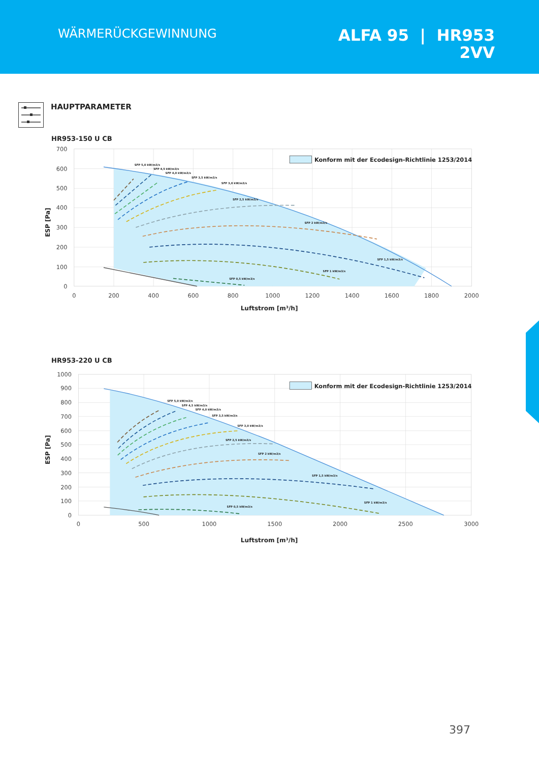WÄRMERÜCKGEWINNUNG
ALFA 95 | HR953
2VV
HAUPTPARAMETER
HR953-150 U CB
SFP 5,0 kW/m3/s
SFP 4,5 kW/m3/s
SFP 4,0 kW/m3/s
SFP 3,5 kW/m3/s
SFP 3,0 kW/m3/s
SFP 2,5 kW/m3/s
SFP 2 kW/m3/s
SFP 1,5 kW/m3/s
SFP 1 kW/m3/s
SFP 0,5 kW/m3/s
Konform mit der Ecodesign-Richtlinie 1253/2014
700
600
500
400
300
200
100
0
0
200
400
600
800
1000
1200
1400
1600
1800
2000
Luftstrom [m³/h]
ESP [Pa]
HR953-220 U CB
SFP 5,0 kW/m3/s
SFP 4,5 kW/m3/s
SFP 4,0 kW/m3/s
SFP 3,5 kW/m3/s
SFP 3,0 kW/m3/s
SFP 2,5 kW/m3/s
SFP 2 kW/m3/s
SFP 1,5 kW/m3/s
SFP 1 kW/m3/s
SFP 0,5 kW/m3/s
Konform mit der Ecodesign-Richtlinie 1253/2014
1000
900
800
700
600
500
400
300
200
100
0
0
500
1000
1500
2000
2500
3000
Luftstrom [m³/h]
ESP [Pa]
397